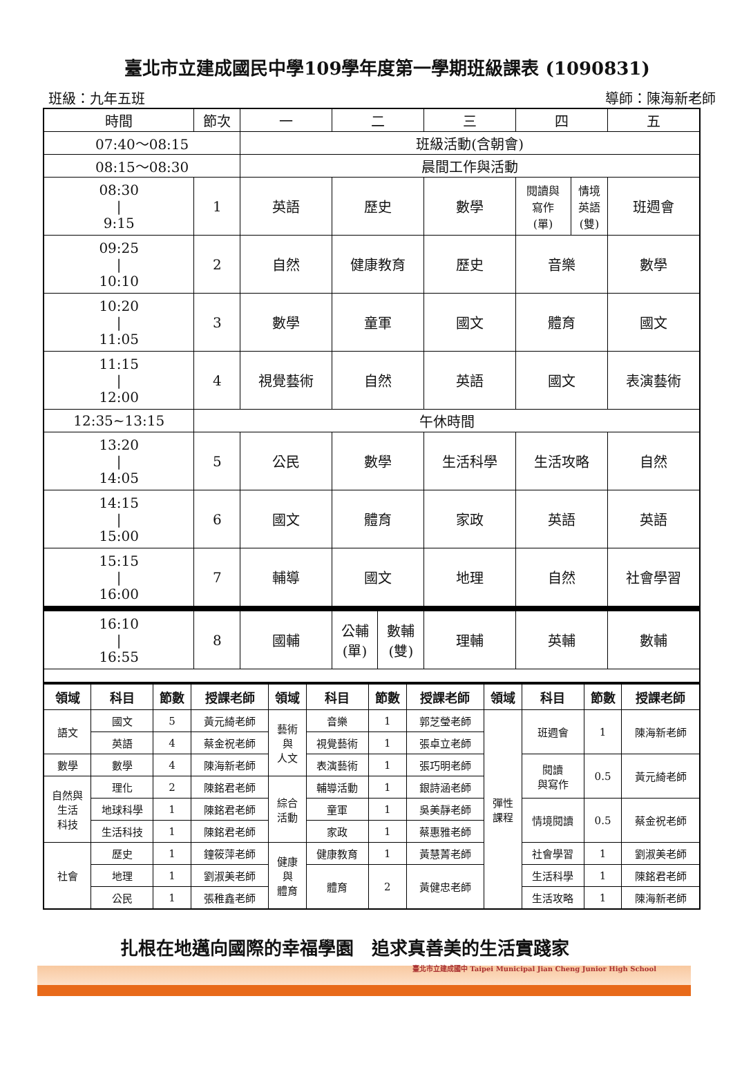臺北市立建成國民中學109學年度第一學期班級課表 (1090831)
班級：九年五班 導師：陳海新老師
| 時間 | 節次 | 一 | 二 | | 三 | 四 | | 五 |
| 07:40～08:15 | | 班級活動(含朝會) | | | | | | |
| 08:15～08:30 | | 晨間工作與活動 | | | | | | |
| 08:30 / 9:15 | 1 | 英語 | 歷史 | | 數學 | 閱讀與 寫作 (單) | 情境 英語 (雙) | 班週會 |
| 09:25 / 10:10 | 2 | 自然 | 健康教育 | | 歷史 | 音樂 | | 數學 |
| 10:20 / 11:05 | 3 | 數學 | 童軍 | | 國文 | 體育 | | 國文 |
| 11:15 / 12:00 | 4 | 視覺藝術 | 自然 | | 英語 | 國文 | | 表演藝術 |
| 12:35~13:15 | 午休時間 | | | | | | | |
| 13:20 / 14:05 | 5 | 公民 | 數學 | | 生活科學 | 生活攻略 | | 自然 |
| 14:15 / 15:00 | 6 | 國文 | 體育 | | 家政 | 英語 | | 英語 |
| 15:15 / 16:00 | 7 | 輔導 | 國文 | | 地理 | 自然 | | 社會學習 |
| 16:10 / 16:55 | 8 | 國輔 | 公輔 (單) | 數輔 (雙) | 理輔 | 英輔 | | 數輔 |
| 領域 | 科目 | 節數 | 授課老師 | 領域 | 科目 | 節數 | 授課老師 | 領域 | 科目 | 節數 | 授課老師 |
| --- | --- | --- | --- | --- | --- | --- | --- | --- | --- | --- | --- |
| 語文 | 國文 | 5 | 黃元綺老師 | 藝術 與 人文 | 音樂 | 1 | 郭芝瑩老師 | 彈性 課程 | 班週會 | 1 | 陳海新老師 |
| | 英語 | 4 | 蔡金祝老師 | | 視覺藝術 | 1 | 張卓立老師 | | | | |
| 數學 | 數學 | 4 | 陳海新老師 | | 表演藝術 | 1 | 張巧明老師 | | 閱讀 與寫作 | 0.5 | 黃元綺老師 |
| 自然與 生活 科技 | 理化 | 2 | 陳銘君老師 | 綜合 活動 | 輔導活動 | 1 | 銀詩涵老師 | | | | |
| | 地球科學 | 1 | 陳銘君老師 | | 童軍 | 1 | 吳美靜老師 | | 情境閱讀 | 0.5 | 蔡金祝老師 |
| | 生活科技 | 1 | 陳銘君老師 | | 家政 | 1 | 蔡惠雅老師 | | | | |
| 社會 | 歷史 | 1 | 鐘筱萍老師 | 健康 與 體育 | 健康教育 | 1 | 黃慧菁老師 | | 社會學習 | 1 | 劉淑美老師 |
| | 地理 | 1 | 劉淑美老師 | | 體育 | 2 | 黃健忠老師 | | 生活科學 | 1 | 陳銘君老師 |
| | 公民 | 1 | 張稚鑫老師 | | | | | | 生活攻略 | 1 | 陳海新老師 |
扎根在地邁向國際的幸福學園　追求真善美的生活實踐家
臺北市立建成國中 Taipei Municipal Jian Cheng Junior High School